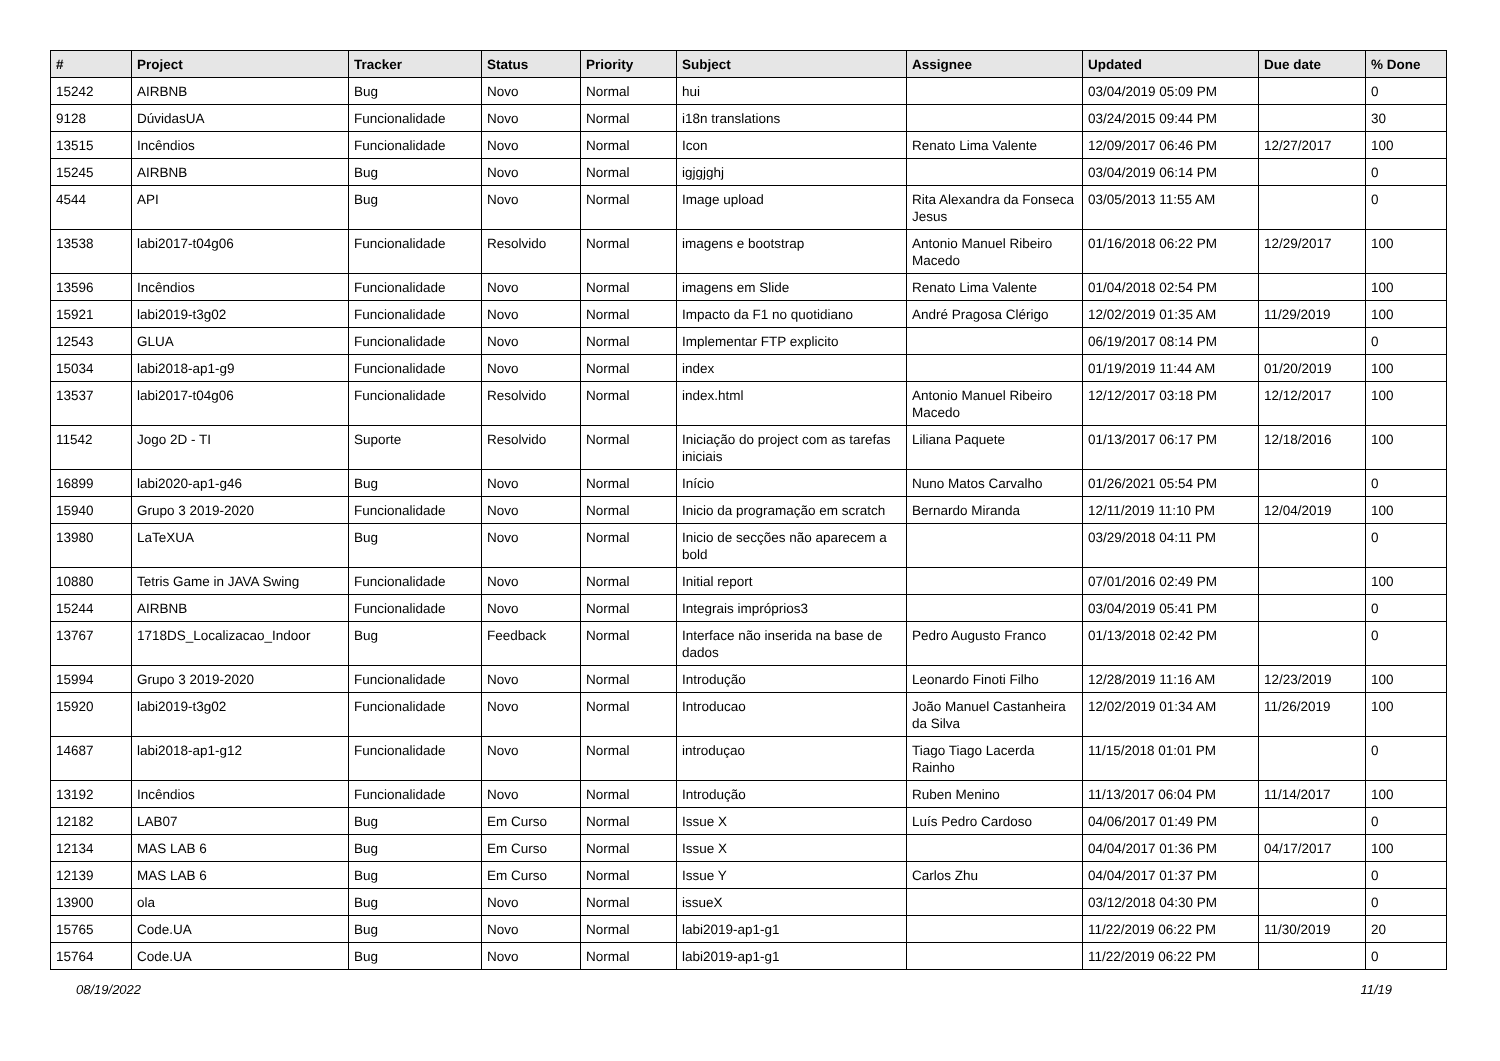| # | Project | Tracker | Status | Priority | Subject | Assignee | Updated | Due date | % Done |
| --- | --- | --- | --- | --- | --- | --- | --- | --- | --- |
| 15242 | AIRBNB | Bug | Novo | Normal | hui | | 03/04/2019 05:09 PM | | 0 |
| 9128 | DúvidasUA | Funcionalidade | Novo | Normal | i18n translations | | 03/24/2015 09:44 PM | | 30 |
| 13515 | Incêndios | Funcionalidade | Novo | Normal | Icon | Renato Lima Valente | 12/09/2017 06:46 PM | 12/27/2017 | 100 |
| 15245 | AIRBNB | Bug | Novo | Normal | igjgjghj | | 03/04/2019 06:14 PM | | 0 |
| 4544 | API | Bug | Novo | Normal | Image upload | Rita Alexandra da Fonseca Jesus | 03/05/2013 11:55 AM | | 0 |
| 13538 | labi2017-t04g06 | Funcionalidade | Resolvido | Normal | imagens e bootstrap | Antonio Manuel Ribeiro Macedo | 01/16/2018 06:22 PM | 12/29/2017 | 100 |
| 13596 | Incêndios | Funcionalidade | Novo | Normal | imagens em Slide | Renato Lima Valente | 01/04/2018 02:54 PM | | 100 |
| 15921 | labi2019-t3g02 | Funcionalidade | Novo | Normal | Impacto da F1 no quotidiano | André Pragosa Clérigo | 12/02/2019 01:35 AM | 11/29/2019 | 100 |
| 12543 | GLUA | Funcionalidade | Novo | Normal | Implementar FTP explicito | | 06/19/2017 08:14 PM | | 0 |
| 15034 | labi2018-ap1-g9 | Funcionalidade | Novo | Normal | index | | 01/19/2019 11:44 AM | 01/20/2019 | 100 |
| 13537 | labi2017-t04g06 | Funcionalidade | Resolvido | Normal | index.html | Antonio Manuel Ribeiro Macedo | 12/12/2017 03:18 PM | 12/12/2017 | 100 |
| 11542 | Jogo 2D - TI | Suporte | Resolvido | Normal | Iniciação do project com as tarefas iniciais | Liliana Paquete | 01/13/2017 06:17 PM | 12/18/2016 | 100 |
| 16899 | labi2020-ap1-g46 | Bug | Novo | Normal | Início | Nuno Matos Carvalho | 01/26/2021 05:54 PM | | 0 |
| 15940 | Grupo 3 2019-2020 | Funcionalidade | Novo | Normal | Inicio da programação em scratch | Bernardo Miranda | 12/11/2019 11:10 PM | 12/04/2019 | 100 |
| 13980 | LaTeXUA | Bug | Novo | Normal | Inicio de secções não aparecem a bold | | 03/29/2018 04:11 PM | | 0 |
| 10880 | Tetris Game in JAVA Swing | Funcionalidade | Novo | Normal | Initial report | | 07/01/2016 02:49 PM | | 100 |
| 15244 | AIRBNB | Funcionalidade | Novo | Normal | Integrais impróprios3 | | 03/04/2019 05:41 PM | | 0 |
| 13767 | 1718DS_Localizacao_Indoor | Bug | Feedback | Normal | Interface não inserida na base de dados | Pedro Augusto Franco | 01/13/2018 02:42 PM | | 0 |
| 15994 | Grupo 3 2019-2020 | Funcionalidade | Novo | Normal | Introdução | Leonardo Finoti Filho | 12/28/2019 11:16 AM | 12/23/2019 | 100 |
| 15920 | labi2019-t3g02 | Funcionalidade | Novo | Normal | Introducao | João Manuel Castanheira da Silva | 12/02/2019 01:34 AM | 11/26/2019 | 100 |
| 14687 | labi2018-ap1-g12 | Funcionalidade | Novo | Normal | introduçao | Tiago Tiago Lacerda Rainho | 11/15/2018 01:01 PM | | 0 |
| 13192 | Incêndios | Funcionalidade | Novo | Normal | Introdução | Ruben Menino | 11/13/2017 06:04 PM | 11/14/2017 | 100 |
| 12182 | LAB07 | Bug | Em Curso | Normal | Issue X | Luís Pedro Cardoso | 04/06/2017 01:49 PM | | 0 |
| 12134 | MAS LAB 6 | Bug | Em Curso | Normal | Issue X | | 04/04/2017 01:36 PM | 04/17/2017 | 100 |
| 12139 | MAS LAB 6 | Bug | Em Curso | Normal | Issue Y | Carlos Zhu | 04/04/2017 01:37 PM | | 0 |
| 13900 | ola | Bug | Novo | Normal | issueX | | 03/12/2018 04:30 PM | | 0 |
| 15765 | Code.UA | Bug | Novo | Normal | labi2019-ap1-g1 | | 11/22/2019 06:22 PM | 11/30/2019 | 20 |
| 15764 | Code.UA | Bug | Novo | Normal | labi2019-ap1-g1 | | 11/22/2019 06:22 PM | | 0 |
08/19/2022 11/19